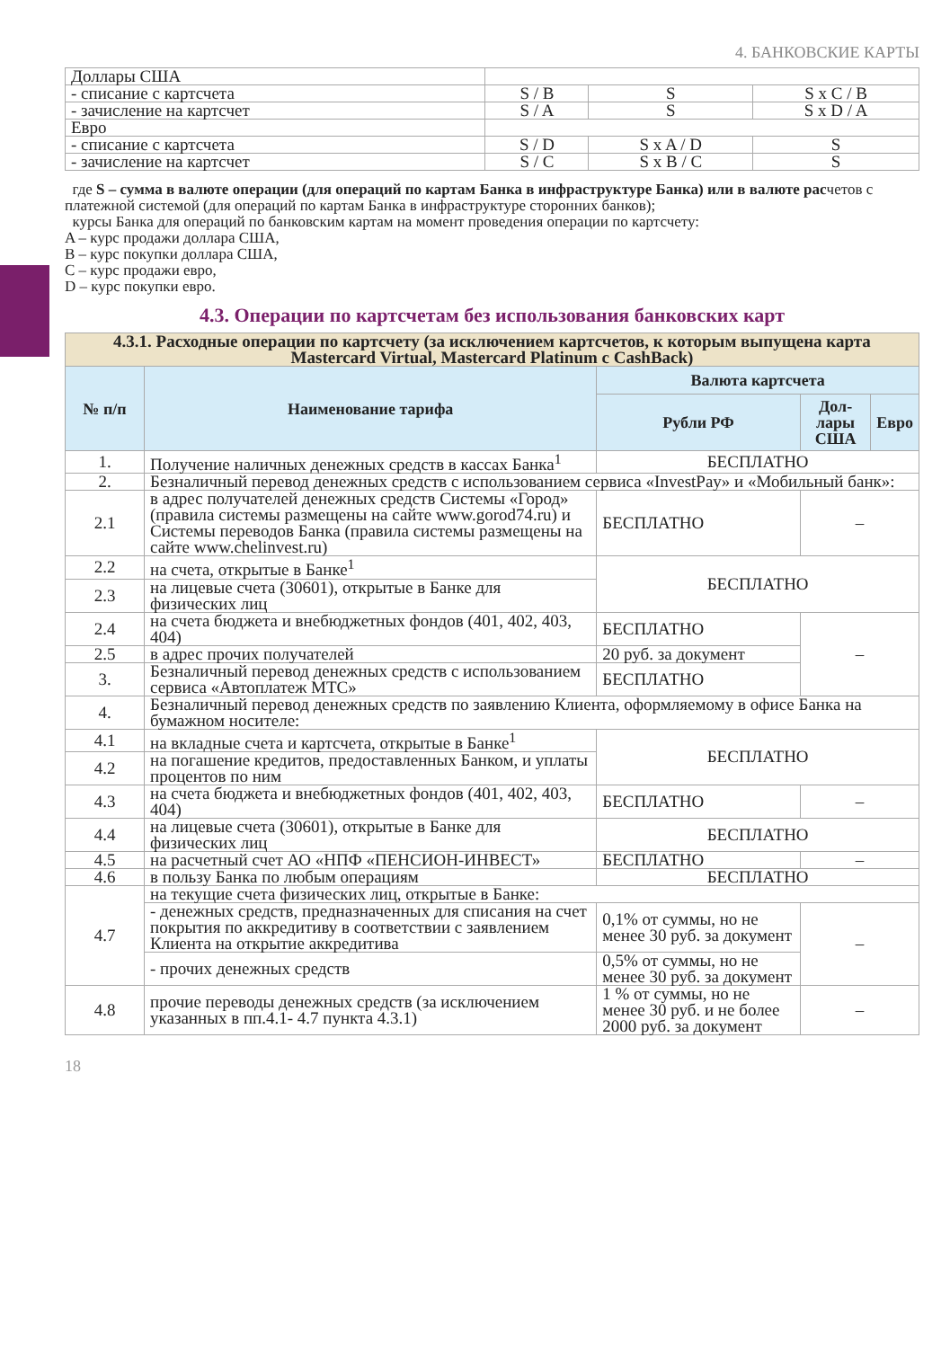4. БАНКОВСКИЕ КАРТЫ
| Доллары США | | | |
| - списание с картсчета | S / B | S | S x C / B |
| - зачисление на картсчет | S / A | S | S x D / A |
| Евро | | | |
| - списание с картсчета | S / D | S x A / D | S |
| - зачисление на картсчет | S / C | S x B / C | S |
где S – сумма в валюте операции (для операций по картам Банка в инфраструктуре Банка) или в валюте расчетов с платежной системой (для операций по картам Банка в инфраструктуре сторонних банков);
курсы Банка для операций по банковским картам на момент проведения операции по картсчету:
A – курс продажи доллара США,
B – курс покупки доллара США,
C – курс продажи евро,
D – курс покупки евро.
4.3. Операции по картсчетам без использования банковских карт
| 4.3.1. Расходные операции по картсчету (за исключением картсчетов, к которым выпущена карта Mastercard Virtual, Mastercard Platinum с CashBack) | | | | |
| --- | --- | --- | --- | --- |
| № п/п | Наименование тарифа | Валюта картсчета | | |
| | | Рубли РФ | Дол-лары США | Евро |
| 1. | Получение наличных денежных средств в кассах Банка<sup>1</sup> | БЕСПЛАТНО | | |
| 2. | Безналичный перевод денежных средств с использованием сервиса «InvestPay» и «Мобильный банк»: | | | |
| 2.1 | в адрес получателей денежных средств Системы «Город» (правила системы размещены на сайте www.gorod74.ru) и Системы переводов Банка (правила системы размещены на сайте www.chelinvest.ru) | БЕСПЛАТНО | – | |
| 2.2 | на счета, открытые в Банке<sup>1</sup> | БЕСПЛАТНО | | |
| 2.3 | на лицевые счета (30601), открытые в Банке для физических лиц | | | |
| 2.4 | на счета бюджета и внебюджетных фондов (401, 402, 403, 404) | БЕСПЛАТНО | – | |
| 2.5 | в адрес прочих получателей | 20 руб. за документ | | |
| 3. | Безналичный перевод денежных средств с использованием сервиса «Автоплатеж МТС» | БЕСПЛАТНО | | |
| 4. | Безналичный перевод денежных средств по заявлению Клиента, оформляемому в офисе Банка на бумажном носителе: | | | |
| 4.1 | на вкладные счета и картсчета, открытые в Банке<sup>1</sup> | БЕСПЛАТНО | | |
| 4.2 | на погашение кредитов, предоставленных Банком, и уплаты процентов по ним | | | |
| 4.3 | на счета бюджета и внебюджетных фондов (401, 402, 403, 404) | БЕСПЛАТНО | – | |
| 4.4 | на лицевые счета (30601), открытые в Банке для физических лиц | БЕСПЛАТНО | | |
| 4.5 | на расчетный счет АО «НПФ «ПЕНСИОН-ИНВЕСТ» | БЕСПЛАТНО | – | |
| 4.6 | в пользу Банка по любым операциям | БЕСПЛАТНО | | |
| 4.7 | на текущие счета физических лиц, открытые в Банке: | | | |
| | - денежных средств, предназначенных для списания на счет покрытия по аккредитиву в соответствии с заявлением Клиента на открытие аккредитива | 0,1% от суммы, но не менее 30 руб. за документ | – | |
| | - прочих денежных средств | 0,5% от суммы, но не менее 30 руб. за документ | | |
| 4.8 | прочие переводы денежных средств (за исключением указанных в пп.4.1- 4.7 пункта 4.3.1) | 1 % от суммы, но не менее 30 руб. и не более 2000 руб. за документ | – | |
18